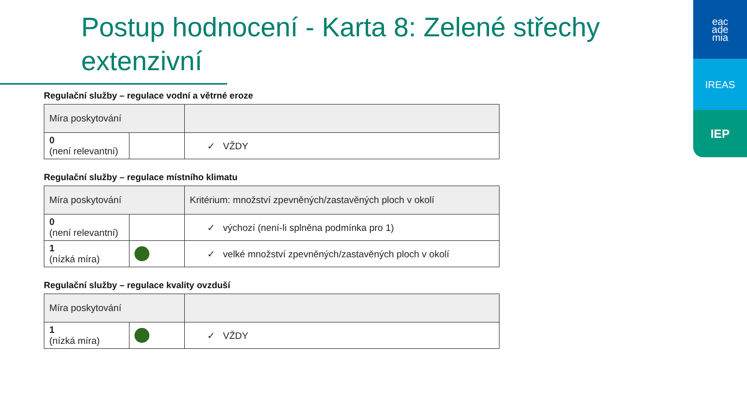Postup hodnocení - Karta 8: Zelené střechy extenzivní
Regulační služby – regulace vodní a větrné eroze
| Míra poskytování | | |
| --- | --- | --- |
| 0 (není relevantní) | | ✓ VŽDY |
Regulační služby – regulace místního klimatu
| Míra poskytování | | Kritérium: množství zpevněných/zastavěných ploch v okolí |
| --- | --- | --- |
| 0 (není relevantní) | | ✓ výchozí (není-li splněna podmínka pro 1) |
| 1 (nízká míra) | | ✓ velké množství zpevněných/zastavěných ploch v okolí |
Regulační služby – regulace kvality ovzduší
| Míra poskytování | | |
| --- | --- | --- |
| 1 (nízká míra) | | ✓ VŽDY |
eac
ade
mia
IREAS
IEP